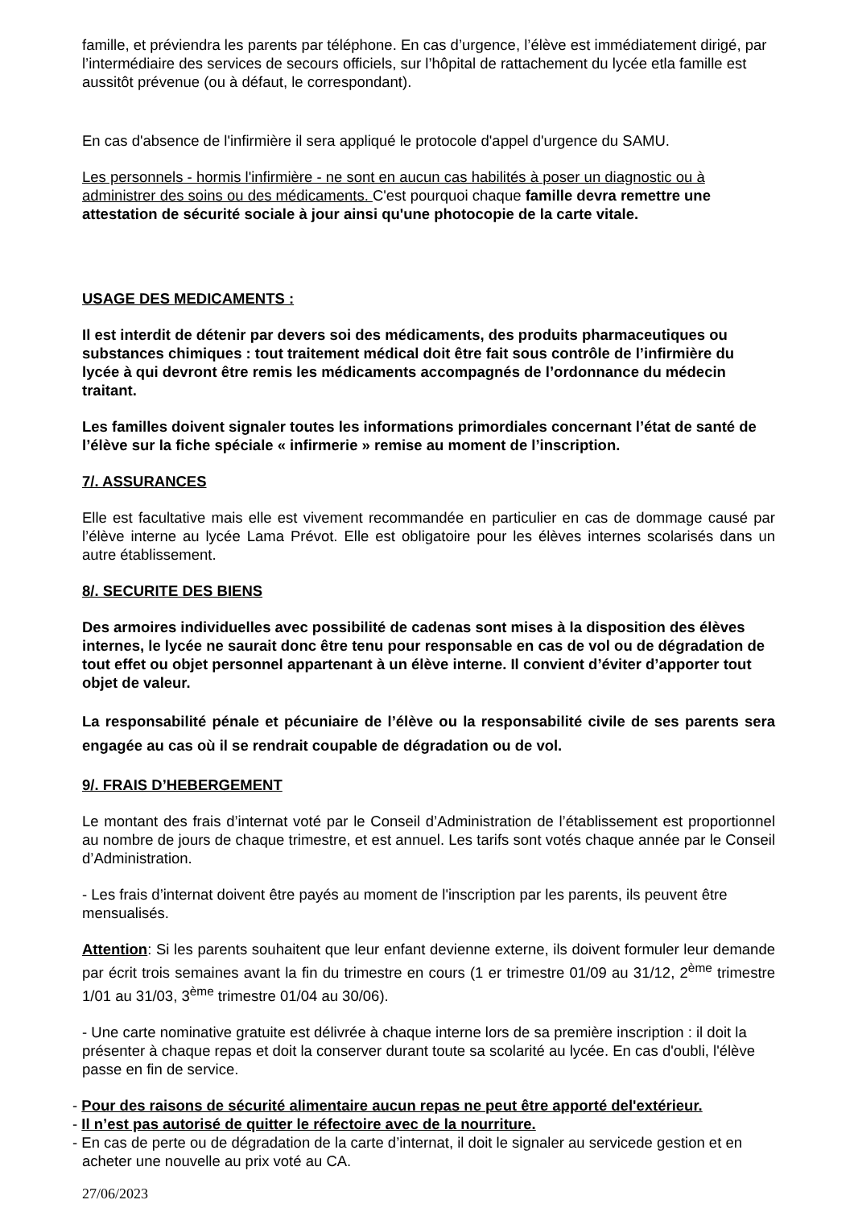famille, et préviendra les parents par téléphone. En cas d’urgence, l’élève est immédiatement dirigé, par l’intermédiaire des services de secours officiels, sur l’hôpital de rattachement du lycée etla famille est aussitôt prévenue (ou à défaut, le correspondant).
En cas d'absence de l'infirmière il sera appliqué le protocole d'appel d'urgence du SAMU.
Les personnels - hormis l'infirmière - ne sont en aucun cas habilités à poser un diagnostic ou à administrer des soins ou des médicaments. C'est pourquoi chaque famille devra remettre une attestation de sécurité sociale à jour ainsi qu'une photocopie de la carte vitale.
USAGE DES MEDICAMENTS :
Il est interdit de détenir par devers soi des médicaments, des produits pharmaceutiques ou substances chimiques : tout traitement médical doit être fait sous contrôle de l’infirmière du lycée à qui devront être remis les médicaments accompagnés de l’ordonnance du médecin traitant.
Les familles doivent signaler toutes les informations primordiales concernant l’état de santé de l’élève sur la fiche spéciale « infirmerie » remise au moment de l’inscription.
7/. ASSURANCES
Elle est facultative mais elle est vivement recommandée en particulier en cas de dommage causé par l’élève interne au lycée Lama Prévot. Elle est obligatoire pour les élèves internes scolarisés dans un autre établissement.
8/. SECURITE DES BIENS
Des armoires individuelles avec possibilité de cadenas sont mises à la disposition des élèves internes, le lycée ne saurait donc être tenu pour responsable en cas de vol ou de dégradation de tout effet ou objet personnel appartenant à un élève interne. Il convient d’éviter d’apporter tout objet de valeur.
La responsabilité pénale et pécuniaire de l’élève ou la responsabilité civile de ses parents sera engagée au cas où il se rendrait coupable de dégradation ou de vol.
9/. FRAIS D’HEBERGEMENT
Le montant des frais d’internat voté par le Conseil d’Administration de l’établissement est proportionnel au nombre de jours de chaque trimestre, et est annuel. Les tarifs sont votés chaque année par le Conseil d’Administration.
- Les frais d’internat doivent être payés au moment de l'inscription par les parents, ils peuvent être mensualisés.
Attention: Si les parents souhaitent que leur enfant devienne externe, ils doivent formuler leur demande par écrit trois semaines avant la fin du trimestre en cours (1 er trimestre 01/09 au 31/12, 2<sup>ème</sup> trimestre 1/01 au 31/03, 3<sup>ème</sup> trimestre 01/04 au 30/06).
- Une carte nominative gratuite est délivrée à chaque interne lors de sa première inscription : il doit la présenter à chaque repas et doit la conserver durant toute sa scolarité au lycée. En cas d'oubli, l'élève passe en fin de service.
- Pour des raisons de sécurité alimentaire aucun repas ne peut être apporté del'extérieur.
- Il n’est pas autorisé de quitter le réfectoire avec de la nourriture.
- En cas de perte ou de dégradation de la carte d’internat, il doit le signaler au servicede gestion et en acheter une nouvelle au prix voté au CA.
27/06/2023